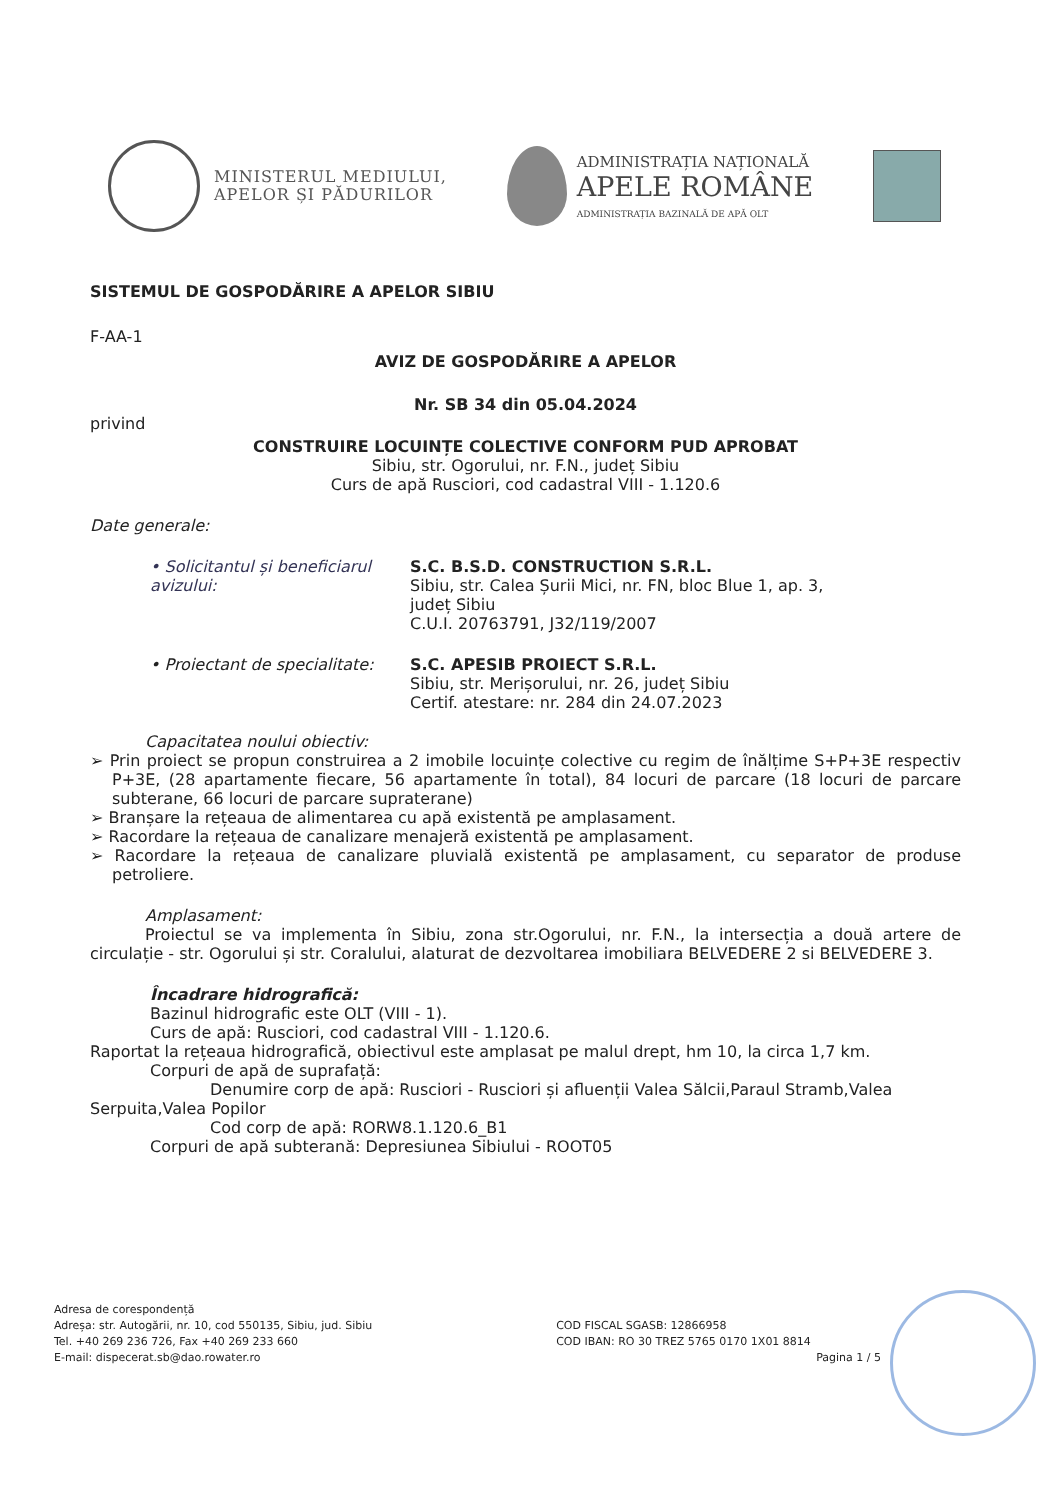MINISTERUL MEDIULUI,
APELOR ȘI PĂDURILOR
ADMINISTRAȚIA NAȚIONALĂ
APELE ROMÂNE
ADMINISTRAȚIA BAZINALĂ DE APĂ OLT
SISTEMUL DE GOSPODĂRIRE A APELOR SIBIU
F-AA-1
AVIZ DE GOSPODĂRIRE A APELOR
Nr. SB 34 din 05.04.2024
privind
CONSTRUIRE LOCUINȚE COLECTIVE CONFORM PUD APROBAT
Sibiu, str. Ogorului, nr. F.N., județ Sibiu
Curs de apă Rusciori, cod cadastral VIII - 1.120.6
Date generale:
• Solicitantul și beneficiarul avizului:
S.C. B.S.D. CONSTRUCTION S.R.L.
Sibiu, str. Calea Șurii Mici, nr. FN, bloc Blue 1, ap. 3,
județ Sibiu
C.U.I. 20763791, J32/119/2007
• Proiectant de specialitate:
S.C. APESIB PROIECT S.R.L.
Sibiu, str. Merișorului, nr. 26, județ Sibiu
Certif. atestare: nr. 284 din 24.07.2023
Capacitatea noului obiectiv:
➢ Prin proiect se propun construirea a 2 imobile locuințe colective cu regim de înălțime S+P+3E respectiv P+3E, (28 apartamente fiecare, 56 apartamente în total), 84 locuri de parcare (18 locuri de parcare subterane, 66 locuri de parcare supraterane)
➢ Branșare la rețeaua de alimentarea cu apă existentă pe amplasament.
➢ Racordare la rețeaua de canalizare menajeră existentă pe amplasament.
➢ Racordare la rețeaua de canalizare pluvială existentă pe amplasament, cu separator de produse petroliere.
Amplasament:
Proiectul se va implementa în Sibiu, zona str.Ogorului, nr. F.N., la intersecția a două artere de circulație - str. Ogorului și str. Coralului, alaturat de dezvoltarea imobiliara BELVEDERE 2 si BELVEDERE 3.
Încadrare hidrografică:
Bazinul hidrografic este OLT (VIII - 1).
Curs de apă: Rusciori, cod cadastral VIII - 1.120.6.
Raportat la rețeaua hidrografică, obiectivul este amplasat pe malul drept, hm 10, la circa 1,7 km.
Corpuri de apă de suprafață:
Denumire corp de apă: Rusciori - Rusciori și afluenții Valea Sălcii,Paraul Stramb,Valea Serpuita,Valea Popilor
Cod corp de apă: RORW8.1.120.6_B1
Corpuri de apă subterană: Depresiunea Sibiului - ROOT05
Adresa de corespondență
Adreșa: str. Autogării, nr. 10, cod 550135, Sibiu, jud. Sibiu
Tel. +40 269 236 726, Fax +40 269 233 660
E-mail: dispecerat.sb@dao.rowater.ro
COD FISCAL SGASB: 12866958
COD IBAN: RO 30 TREZ 5765 0170 1X01 8814
Pagina 1 / 5